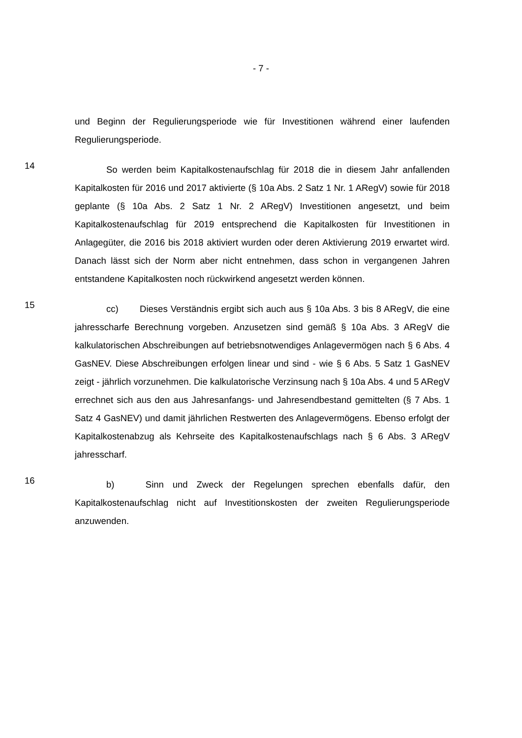- 7 -
und Beginn der Regulierungsperiode wie für Investitionen während einer laufenden Regulierungsperiode.
14
So werden beim Kapitalkostenaufschlag für 2018 die in diesem Jahr anfallenden Kapitalkosten für 2016 und 2017 aktivierte (§ 10a Abs. 2 Satz 1 Nr. 1 ARegV) sowie für 2018 geplante (§ 10a Abs. 2 Satz 1 Nr. 2 ARegV) Investitionen angesetzt, und beim Kapitalkostenaufschlag für 2019 entsprechend die Kapitalkosten für Investitionen in Anlagegüter, die 2016 bis 2018 aktiviert wurden oder deren Aktivierung 2019 erwartet wird. Danach lässt sich der Norm aber nicht entnehmen, dass schon in vergangenen Jahren entstandene Kapitalkosten noch rückwirkend angesetzt werden können.
15
cc) Dieses Verständnis ergibt sich auch aus § 10a Abs. 3 bis 8 ARegV, die eine jahresscharfe Berechnung vorgeben. Anzusetzen sind gemäß § 10a Abs. 3 ARegV die kalkulatorischen Abschreibungen auf betriebsnotwendiges Anlagevermögen nach § 6 Abs. 4 GasNEV. Diese Abschreibungen erfolgen linear und sind - wie § 6 Abs. 5 Satz 1 GasNEV zeigt - jährlich vorzunehmen. Die kalkulatorische Verzinsung nach § 10a Abs. 4 und 5 ARegV errechnet sich aus den aus Jahresanfangs- und Jahresendbestand gemittelten (§ 7 Abs. 1 Satz 4 GasNEV) und damit jährlichen Restwerten des Anlagevermögens. Ebenso erfolgt der Kapitalkostenabzug als Kehrseite des Kapitalkostenaufschlags nach § 6 Abs. 3 ARegV jahresscharf.
16
b) Sinn und Zweck der Regelungen sprechen ebenfalls dafür, den Kapitalkostenaufschlag nicht auf Investitionskosten der zweiten Regulierungsperiode anzuwenden.